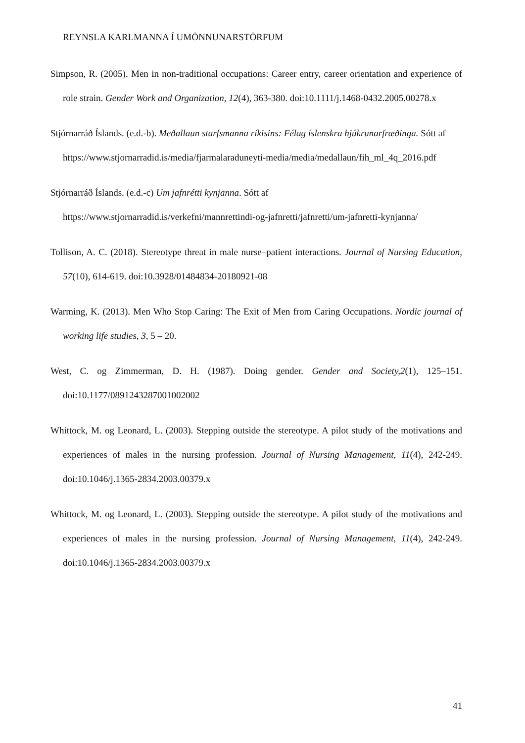REYNSLA KARLMANNA Í UMÖNNUNARSTÖRFUM
Simpson, R. (2005). Men in non-traditional occupations: Career entry, career orientation and experience of role strain. Gender Work and Organization, 12(4), 363-380. doi:10.1111/j.1468-0432.2005.00278.x
Stjórnarráð Íslands. (e.d.-b). Meðallaun starfsmanna ríkisins: Félag íslenskra hjúkrunarfræðinga. Sótt af https://www.stjornarradid.is/media/fjarmalaraduneyti-media/media/medallaun/fih_ml_4q_2016.pdf
Stjórnarráð Íslands. (e.d.-c) Um jafnrétti kynjanna. Sótt af https://www.stjornarradid.is/verkefni/mannrettindi-og-jafnretti/jafnretti/um-jafnretti-kynjanna/
Tollison, A. C. (2018). Stereotype threat in male nurse–patient interactions. Journal of Nursing Education, 57(10), 614-619. doi:10.3928/01484834-20180921-08
Warming, K. (2013). Men Who Stop Caring: The Exit of Men from Caring Occupations. Nordic journal of working life studies, 3, 5 – 20.
West, C. og Zimmerman, D. H. (1987). Doing gender. Gender and Society,2(1), 125–151. doi:10.1177/0891243287001002002
Whittock, M. og Leonard, L. (2003). Stepping outside the stereotype. A pilot study of the motivations and experiences of males in the nursing profession. Journal of Nursing Management, 11(4), 242-249. doi:10.1046/j.1365-2834.2003.00379.x
Whittock, M. og Leonard, L. (2003). Stepping outside the stereotype. A pilot study of the motivations and experiences of males in the nursing profession. Journal of Nursing Management, 11(4), 242-249. doi:10.1046/j.1365-2834.2003.00379.x
41